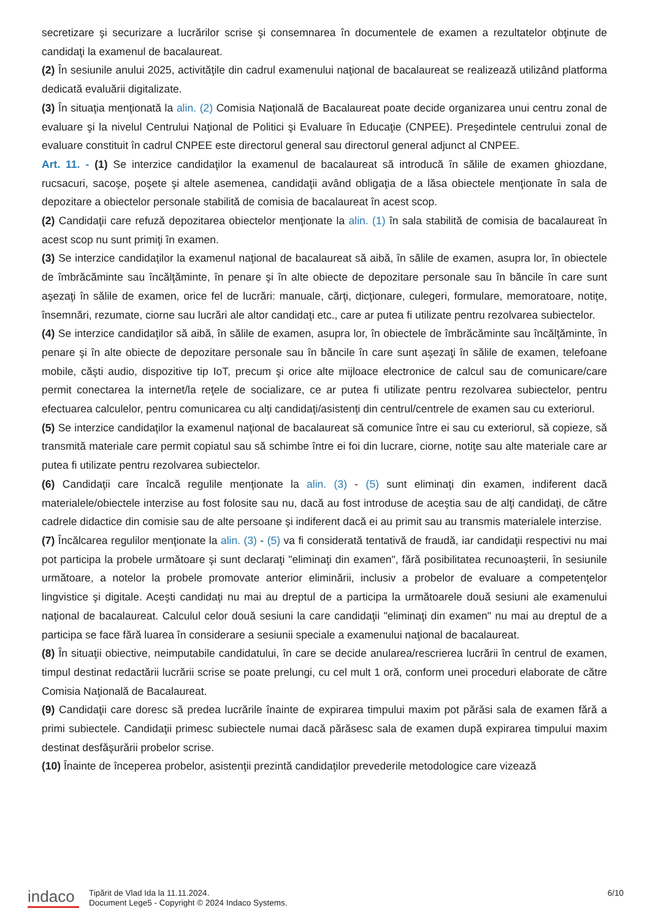secretizare şi securizare a lucrărilor scrise şi consemnarea în documentele de examen a rezultatelor obţinute de candidaţi la examenul de bacalaureat.
(2) În sesiunile anului 2025, activităţile din cadrul examenului naţional de bacalaureat se realizează utilizând platforma dedicată evaluării digitalizate.
(3) În situaţia menţionată la alin. (2) Comisia Naţională de Bacalaureat poate decide organizarea unui centru zonal de evaluare şi la nivelul Centrului Naţional de Politici şi Evaluare în Educaţie (CNPEE). Preşedintele centrului zonal de evaluare constituit în cadrul CNPEE este directorul general sau directorul general adjunct al CNPEE.
Art. 11. - (1) Se interzice candidaţilor la examenul de bacalaureat să introducă în sălile de examen ghiozdane, rucsacuri, sacoşe, poşete şi altele asemenea, candidaţii având obligaţia de a lăsa obiectele menţionate în sala de depozitare a obiectelor personale stabilită de comisia de bacalaureat în acest scop.
(2) Candidaţii care refuză depozitarea obiectelor menţionate la alin. (1) în sala stabilită de comisia de bacalaureat în acest scop nu sunt primiţi în examen.
(3) Se interzice candidaţilor la examenul naţional de bacalaureat să aibă, în sălile de examen, asupra lor, în obiectele de îmbrăcăminte sau încălţăminte, în penare şi în alte obiecte de depozitare personale sau în băncile în care sunt aşezaţi în sălile de examen, orice fel de lucrări: manuale, cărţi, dicţionare, culegeri, formulare, memoratoare, notiţe, însemnări, rezumate, ciorne sau lucrări ale altor candidaţi etc., care ar putea fi utilizate pentru rezolvarea subiectelor.
(4) Se interzice candidaţilor să aibă, în sălile de examen, asupra lor, în obiectele de îmbrăcăminte sau încălţăminte, în penare şi în alte obiecte de depozitare personale sau în băncile în care sunt aşezaţi în sălile de examen, telefoane mobile, căşti audio, dispozitive tip IoT, precum şi orice alte mijloace electronice de calcul sau de comunicare/care permit conectarea la internet/la reţele de socializare, ce ar putea fi utilizate pentru rezolvarea subiectelor, pentru efectuarea calculelor, pentru comunicarea cu alţi candidaţi/asistenţi din centrul/centrele de examen sau cu exteriorul.
(5) Se interzice candidaţilor la examenul naţional de bacalaureat să comunice între ei sau cu exteriorul, să copieze, să transmită materiale care permit copiatul sau să schimbe între ei foi din lucrare, ciorne, notiţe sau alte materiale care ar putea fi utilizate pentru rezolvarea subiectelor.
(6) Candidaţii care încalcă regulile menţionate la alin. (3) - (5) sunt eliminaţi din examen, indiferent dacă materialele/obiectele interzise au fost folosite sau nu, dacă au fost introduse de aceştia sau de alţi candidaţi, de către cadrele didactice din comisie sau de alte persoane şi indiferent dacă ei au primit sau au transmis materialele interzise.
(7) Încălcarea regulilor menţionate la alin. (3) - (5) va fi considerată tentativă de fraudă, iar candidaţii respectivi nu mai pot participa la probele următoare şi sunt declaraţi "eliminaţi din examen", fără posibilitatea recunoaşterii, în sesiunile următoare, a notelor la probele promovate anterior eliminării, inclusiv a probelor de evaluare a competenţelor lingvistice şi digitale. Aceşti candidaţi nu mai au dreptul de a participa la următoarele două sesiuni ale examenului naţional de bacalaureat. Calculul celor două sesiuni la care candidaţii "eliminaţi din examen" nu mai au dreptul de a participa se face fără luarea în considerare a sesiunii speciale a examenului naţional de bacalaureat.
(8) În situaţii obiective, neimputabile candidatului, în care se decide anularea/rescrierea lucrării în centrul de examen, timpul destinat redactării lucrării scrise se poate prelungi, cu cel mult 1 oră, conform unei proceduri elaborate de către Comisia Naţională de Bacalaureat.
(9) Candidaţii care doresc să predea lucrările înainte de expirarea timpului maxim pot părăsi sala de examen fără a primi subiectele. Candidaţii primesc subiectele numai dacă părăsesc sala de examen după expirarea timpului maxim destinat desfăşurării probelor scrise.
(10) Înainte de începerea probelor, asistenţii prezintă candidaţilor prevederile metodologice care vizează
indaco
Tipărit de Vlad Ida la 11.11.2024.
Document Lege5 - Copyright © 2024 Indaco Systems.
6/10